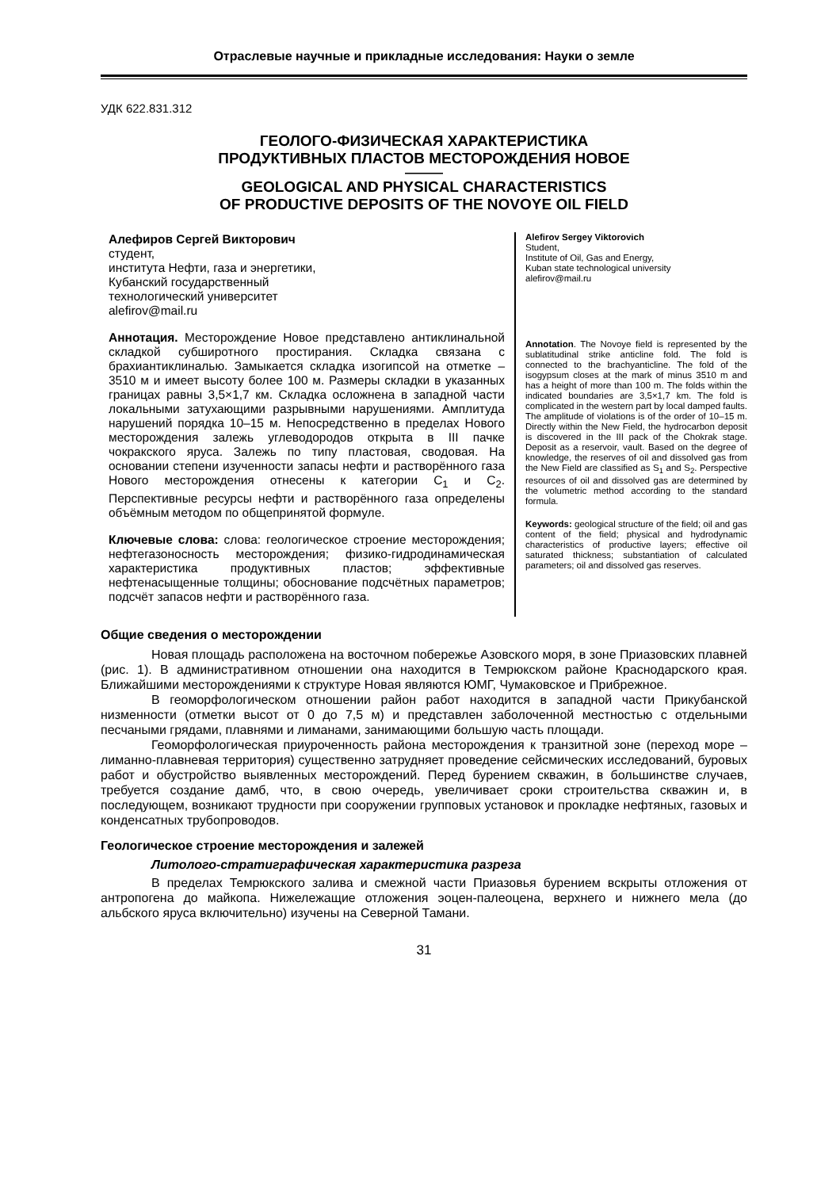Отраслевые научные и прикладные исследования: Науки о земле
УДК 622.831.312
ГЕОЛОГО-ФИЗИЧЕСКАЯ ХАРАКТЕРИСТИКА
ПРОДУКТИВНЫХ ПЛАСТОВ МЕСТОРОЖДЕНИЯ НОВОЕ
———
GEOLOGICAL AND PHYSICAL CHARACTERISTICS
OF PRODUCTIVE DEPOSITS OF THE NOVOYE OIL FIELD
Алефиров Сергей Викторович
студент,
института Нефти, газа и энергетики,
Кубанский государственный
технологический университет
alefirov@mail.ru
Аннотация. Месторождение Новое представлено антиклинальной складкой субширотного простирания. Складка связана с брахиантиклиналью. Замыкается складка изогипсой на отметке – 3510 м и имеет высоту более 100 м. Размеры складки в указанных границах равны 3,5×1,7 км. Складка осложнена в западной части локальными затухающими разрывными нарушениями. Амплитуда нарушений порядка 10–15 м. Непосредственно в пределах Нового месторождения залежь углеводородов открыта в III пачке чокракского яруса. Залежь по типу пластовая, сводовая. На основании степени изученности запасы нефти и растворённого газа Нового месторождения отнесены к категории C<sub>1</sub> и C<sub>2</sub>. Перспективные ресурсы нефти и растворённого газа определены объёмным методом по общепринятой формуле.
Ключевые слова: слова: геологическое строение месторождения; нефтегазоносность месторождения; физико-гидродинамическая характеристика продуктивных пластов; эффективные нефтенасыщенные толщины; обоснование подсчётных параметров; подсчёт запасов нефти и растворённого газа.
Alefirov Sergey Viktorovich
Student,
Institute of Oil, Gas and Energy,
Kuban state technological university
alefirov@mail.ru
Annotation. The Novoye field is represented by the sublatitudinal strike anticline fold. The fold is connected to the brachyanticline. The fold of the isogypsum closes at the mark of minus 3510 m and has a height of more than 100 m. The folds within the indicated boundaries are 3,5×1,7 km. The fold is complicated in the western part by local damped faults. The amplitude of violations is of the order of 10–15 m. Directly within the New Field, the hydrocarbon deposit is discovered in the III pack of the Chokrak stage. Deposit as a reservoir, vault. Based on the degree of knowledge, the reserves of oil and dissolved gas from the New Field are classified as S<sub>1</sub> and S<sub>2</sub>. Perspective resources of oil and dissolved gas are determined by the volumetric method according to the standard formula.
Keywords: geological structure of the field; oil and gas content of the field; physical and hydrodynamic characteristics of productive layers; effective oil saturated thickness; substantiation of calculated parameters; oil and dissolved gas reserves.
Общие сведения о месторождении
Новая площадь расположена на восточном побережье Азовского моря, в зоне Приазовских плавней (рис. 1). В административном отношении она находится в Темрюкском районе Краснодарского края. Ближайшими месторождениями к структуре Новая являются ЮМГ, Чумаковское и Прибрежное.
В геоморфологическом отношении район работ находится в западной части Прикубанской низменности (отметки высот от 0 до 7,5 м) и представлен заболоченной местностью с отдельными песчаными грядами, плавнями и лиманами, занимающими большую часть площади.
Геоморфологическая приуроченность района месторождения к транзитной зоне (переход море – лиманно-плавневая территория) существенно затрудняет проведение сейсмических исследований, буровых работ и обустройство выявленных месторождений. Перед бурением скважин, в большинстве случаев, требуется создание дамб, что, в свою очередь, увеличивает сроки строительства скважин и, в последующем, возникают трудности при сооружении групповых установок и прокладке нефтяных, газовых и конденсатных трубопроводов.
Геологическое строение месторождения и залежей
Литолого-стратиграфическая характеристика разреза
В пределах Темрюкского залива и смежной части Приазовья бурением вскрыты отложения от антропогена до майкопа. Нижележащие отложения эоцен-палеоцена, верхнего и нижнего мела (до альбского яруса включительно) изучены на Северной Тамани.
31